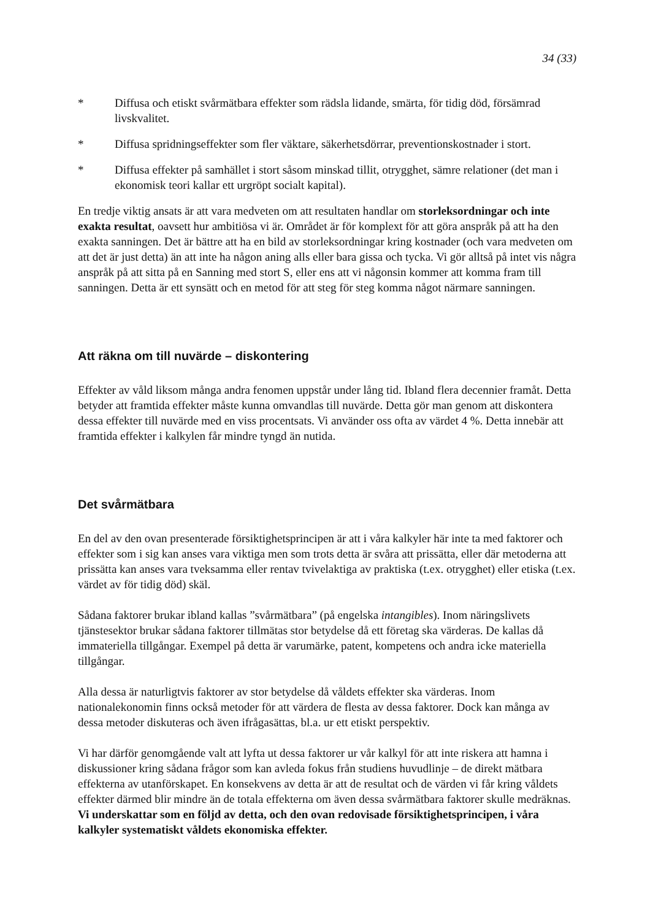34 (33)
* Diffusa och etiskt svårmätbara effekter som rädsla lidande, smärta, för tidig död, försämrad livskvalitet.
* Diffusa spridningseffekter som fler väktare, säkerhetsdörrar, preventionskostnader i stort.
* Diffusa effekter på samhället i stort såsom minskad tillit, otrygghet, sämre relationer (det man i ekonomisk teori kallar ett urgröpt socialt kapital).
En tredje viktig ansats är att vara medveten om att resultaten handlar om storleksordningar och inte exakta resultat, oavsett hur ambitiösa vi är. Området är för komplext för att göra anspråk på att ha den exakta sanningen. Det är bättre att ha en bild av storleksordningar kring kostnader (och vara medveten om att det är just detta) än att inte ha någon aning alls eller bara gissa och tycka. Vi gör alltså på intet vis några anspråk på att sitta på en Sanning med stort S, eller ens att vi någonsin kommer att komma fram till sanningen. Detta är ett synsätt och en metod för att steg för steg komma något närmare sanningen.
Att räkna om till nuvärde – diskontering
Effekter av våld liksom många andra fenomen uppstår under lång tid. Ibland flera decennier framåt. Detta betyder att framtida effekter måste kunna omvandlas till nuvärde. Detta gör man genom att diskontera dessa effekter till nuvärde med en viss procentsats. Vi använder oss ofta av värdet 4 %. Detta innebär att framtida effekter i kalkylen får mindre tyngd än nutida.
Det svårmätbara
En del av den ovan presenterade försiktighetsprincipen är att i våra kalkyler här inte ta med faktorer och effekter som i sig kan anses vara viktiga men som trots detta är svåra att prissätta, eller där metoderna att prissätta kan anses vara tveksamma eller rentav tvivelaktiga av praktiska (t.ex. otrygghet) eller etiska (t.ex. värdet av för tidig död) skäl.
Sådana faktorer brukar ibland kallas ”svårmätbara” (på engelska intangibles). Inom näringslivets tjänstesektor brukar sådana faktorer tillmätas stor betydelse då ett företag ska värderas. De kallas då immateriella tillgångar. Exempel på detta är varumärke, patent, kompetens och andra icke materiella tillgångar.
Alla dessa är naturligtvis faktorer av stor betydelse då våldets effekter ska värderas. Inom nationalekonomin finns också metoder för att värdera de flesta av dessa faktorer. Dock kan många av dessa metoder diskuteras och även ifrågasättas, bl.a. ur ett etiskt perspektiv.
Vi har därför genomgående valt att lyfta ut dessa faktorer ur vår kalkyl för att inte riskera att hamna i diskussioner kring sådana frågor som kan avleda fokus från studiens huvudlinje – de direkt mätbara effekterna av utanförskapet. En konsekvens av detta är att de resultat och de värden vi får kring våldets effekter därmed blir mindre än de totala effekterna om även dessa svårmätbara faktorer skulle medräknas. Vi underskattar som en följd av detta, och den ovan redovisade försiktighetsprincipen, i våra kalkyler systematiskt våldets ekonomiska effekter.